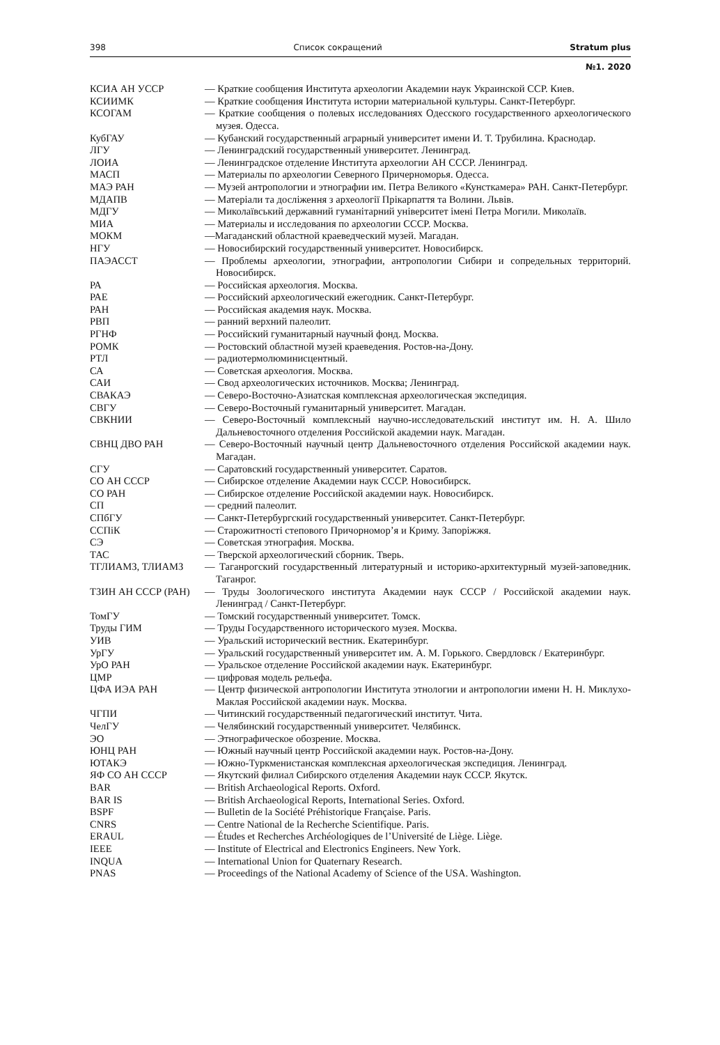398 Список сокращений Stratum plus
№1. 2020
КСИА АН УССР — Краткие сообщения Института археологии Академии наук Украинской ССР. Киев.
КСИИМК — Краткие сообщения Института истории материальной культуры. Санкт-Петербург.
КСОГАМ — Краткие сообщения о полевых исследованиях Одесского государственного археологического музея. Одесса.
КубГАУ — Кубанский государственный аграрный университет имени И. Т. Трубилина. Краснодар.
ЛГУ — Ленинградский государственный университет. Ленинград.
ЛОИА — Ленинградское отделение Института археологии АН СССР. Ленинград.
МАСП — Материалы по археологии Северного Причерноморья. Одесса.
МАЭ РАН — Музей антропологии и этнографии им. Петра Великого «Кунсткамера» РАН. Санкт-Петербург.
МДАПВ — Матеріали та дослiження з археології Прікарпаття та Волини. Львів.
МДГУ — Миколаївський державний гуманітарний університет імені Петра Могили. Миколаїв.
МИА — Материалы и исследования по археологии СССР. Москва.
МОКМ —Магаданский областной краеведческий музей. Магадан.
НГУ — Новосибирский государственный университет. Новосибирск.
ПАЭАССТ — Проблемы археологии, этнографии, антропологии Сибири и сопредельных территорий. Новосибирск.
РА — Российская археология. Москва.
РАЕ — Российский археологический ежегодник. Санкт-Петербург.
РАН — Российская академия наук. Москва.
РВП — ранний верхний палеолит.
РГНФ — Российский гуманитарный научный фонд. Москва.
РОМК — Ростовский областной музей краеведения. Ростов-на-Дону.
РТЛ — радиотермолюминисцентный.
СА — Советская археология. Москва.
САИ — Свод археологических источников. Москва; Ленинград.
СВАКАЭ — Северо-Восточно-Азиатская комплексная археологическая экспедиция.
СВГУ — Северо-Восточный гуманитарный университет. Магадан.
СВКНИИ — Северо-Восточный комплексный научно-исследовательский институт им. Н. А. Шило Дальневосточного отделения Российской академии наук. Магадан.
СВНЦ ДВО РАН — Северо-Восточный научный центр Дальневосточного отделения Российской академии наук. Магадан.
СГУ — Саратовский государственный университет. Саратов.
СО АН СССР — Сибирское отделение Академии наук СССР. Новосибирск.
СО РАН — Сибирское отделение Российской академии наук. Новосибирск.
СП — средний палеолит.
СПбГУ — Санкт-Петербургский государственный университет. Санкт-Петербург.
ССПiК — Старожитності степового Причорномор’я и Криму. Запоріжжя.
СЭ — Советская этнография. Москва.
ТАС — Тверской археологический сборник. Тверь.
ТГЛИАМЗ, ТЛИАМЗ — Таганрогский государственный литературный и историко-архитектурный музей-заповедник. Таганрог.
ТЗИН АН СССР (РАН) — Труды Зоологического института Академии наук СССР / Российской академии наук. Ленинград / Санкт-Петербург.
ТомГУ — Томский государственный университет. Томск.
Труды ГИМ — Труды Государственного исторического музея. Москва.
УИВ — Уральский исторический вестник. Екатеринбург.
УрГУ — Уральский государственный университет им. А. М. Горького. Свердловск / Екатеринбург.
УрО РАН — Уральское отделение Российской академии наук. Екатеринбург.
ЦМР — цифровая модель рельефа.
ЦФА ИЭА РАН — Центр физической антропологии Института этнологии и антропологии имени Н. Н. Миклухо-Маклая Российской академии наук. Москва.
ЧГПИ — Читинский государственный педагогический институт. Чита.
ЧелГУ — Челябинский государственный университет. Челябинск.
ЭО — Этнографическое обозрение. Москва.
ЮНЦ РАН — Южный научный центр Российской академии наук. Ростов-на-Дону.
ЮТАКЭ — Южно-Туркменистанская комплексная археологическая экспедиция. Ленинград.
ЯФ СО АН СССР — Якутский филиал Сибирского отделения Академии наук СССР. Якутск.
BAR — British Archaeological Reports. Oxford.
BAR IS — British Archaeological Reports, International Series. Oxford.
BSPF — Bulletin de la Société Préhistorique Française. Paris.
CNRS — Centre National de la Recherche Scientifique. Paris.
ERAUL — Études et Recherches Archéologiques de l’Université de Liège. Liège.
IEEE — Institute of Electrical and Electronics Engineers. New York.
INQUA — International Union for Quaternary Research.
PNAS — Proceedings of the National Academy of Science of the USA. Washington.